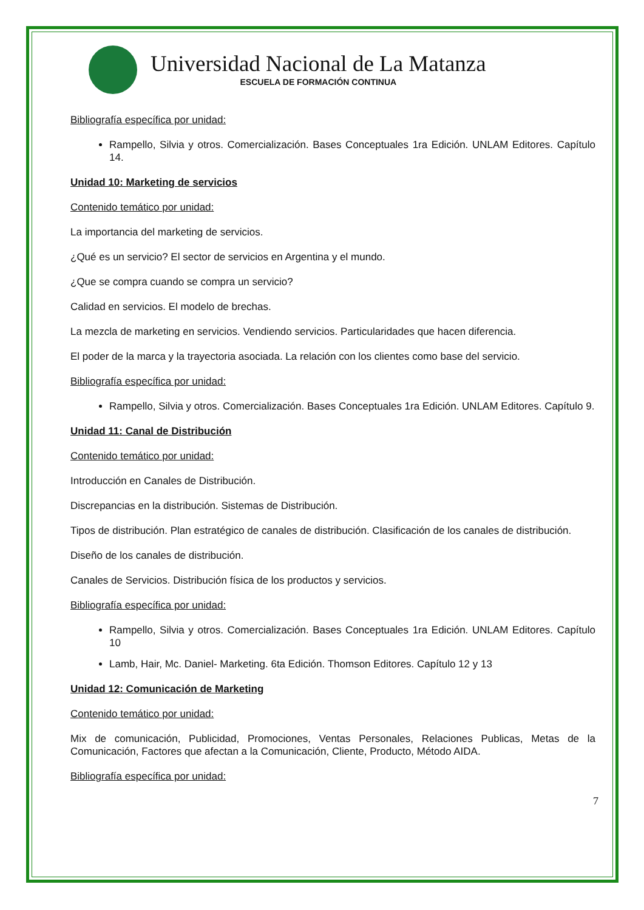Universidad Nacional de La Matanza
ESCUELA DE FORMACIÓN CONTINUA
Bibliografía específica por unidad:
Rampello, Silvia y otros. Comercialización. Bases Conceptuales 1ra Edición. UNLAM Editores. Capítulo 14.
Unidad 10: Marketing de servicios
Contenido temático por unidad:
La importancia del marketing de servicios.
¿Qué es un servicio? El sector de servicios en Argentina y el mundo.
¿Que se compra cuando se compra un servicio?
Calidad en servicios. El modelo de brechas.
La mezcla de marketing en servicios. Vendiendo servicios. Particularidades que hacen diferencia.
El poder de la marca y la trayectoria asociada. La relación con los clientes como base del servicio.
Bibliografía específica por unidad:
Rampello, Silvia y otros. Comercialización. Bases Conceptuales 1ra Edición. UNLAM Editores. Capítulo 9.
Unidad 11: Canal de Distribución
Contenido temático por unidad:
Introducción en Canales de Distribución.
Discrepancias en la distribución. Sistemas de Distribución.
Tipos de distribución. Plan estratégico de canales de distribución. Clasificación de los canales de distribución.
Diseño de los canales de distribución.
Canales de Servicios. Distribución física de los productos y servicios.
Bibliografía específica por unidad:
Rampello, Silvia y otros. Comercialización. Bases Conceptuales 1ra Edición. UNLAM Editores. Capítulo 10
Lamb, Hair, Mc. Daniel- Marketing. 6ta Edición. Thomson Editores. Capítulo 12 y 13
Unidad 12: Comunicación de Marketing
Contenido temático por unidad:
Mix de comunicación, Publicidad, Promociones, Ventas Personales, Relaciones Publicas, Metas de la Comunicación, Factores que afectan a la Comunicación, Cliente, Producto, Método AIDA.
Bibliografía específica por unidad:
7